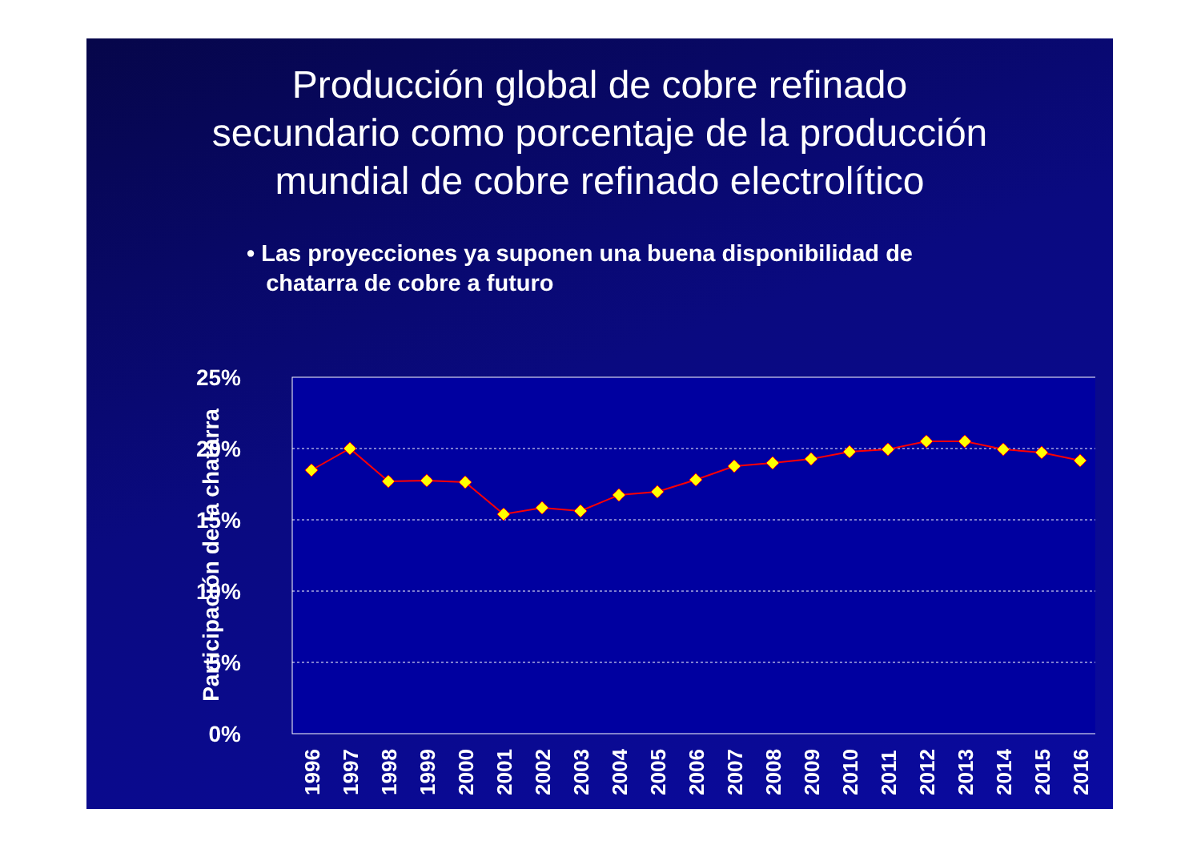Producción global de cobre refinado
secundario como porcentaje de la producción
mundial de cobre refinado electrolítico
• Las proyecciones ya suponen una buena disponibilidad de
chatarra de cobre a futuro
25%
20%
15%
10%
5%
0%
Participación de la chatarra
1996
1997
1998
1999
2000
2001
2002
2003
2004
2005
2006
2007
2008
2009
2010
2011
2012
2013
2014
2015
2016